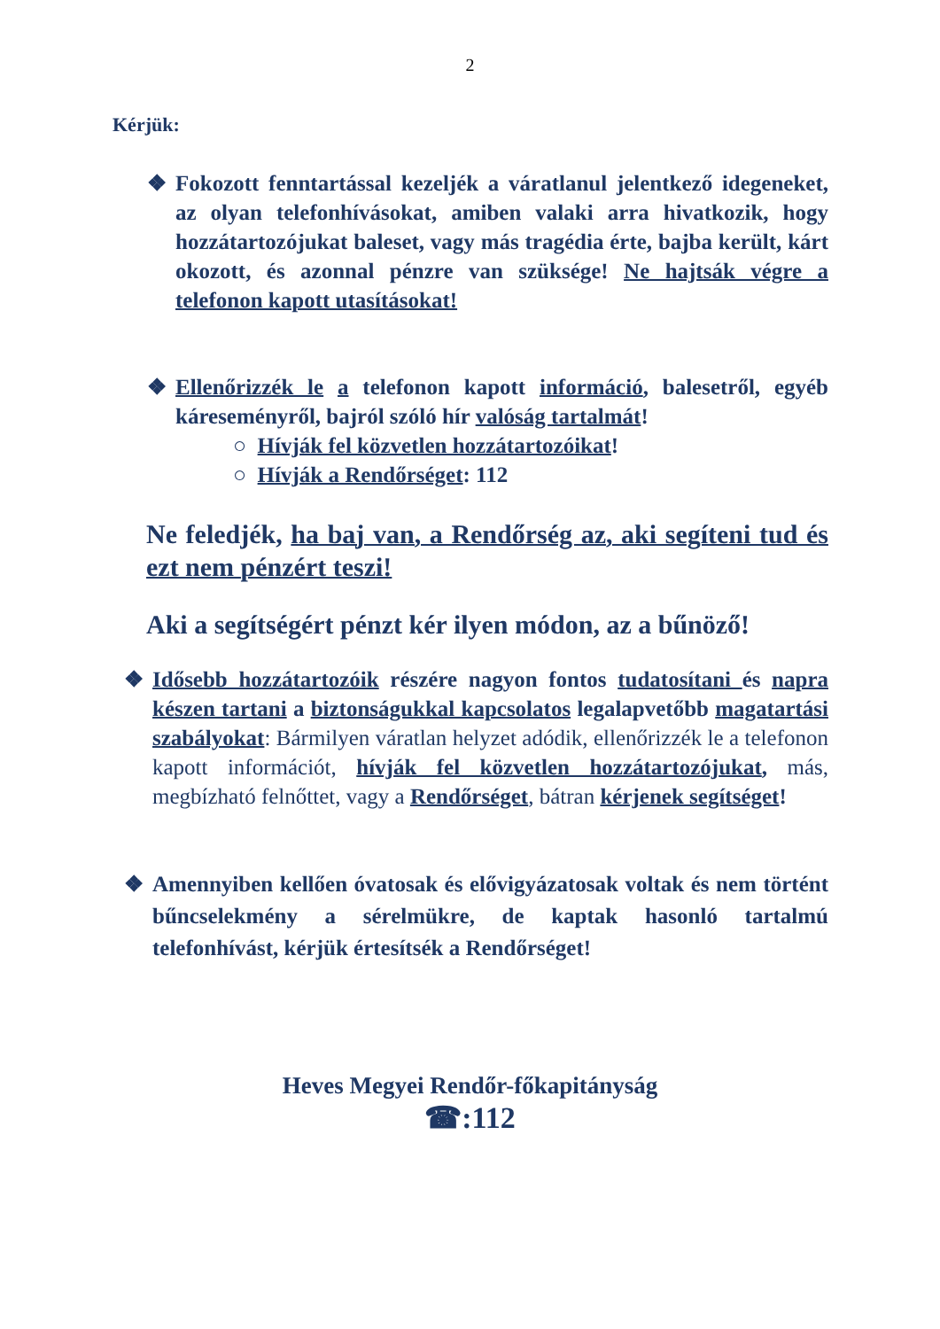2
Kérjük:
❖ Fokozott fenntartással kezeljék a váratlanul jelentkező idegeneket, az olyan telefonhívásokat, amiben valaki arra hivatkozik, hogy hozzátartozójukat baleset, vagy más tragédia érte, bajba került, kárt okozott, és azonnal pénzre van szüksége! Ne hajtsák végre a telefonon kapott utasításokat!
❖ Ellenőrizzék le a telefonon kapott információ, balesetről, egyéb káreseményről, bajról szóló hír valóság tartalmát!
○ Hívják fel közvetlen hozzátartozóikat!
○ Hívják a Rendőrséget: 112
Ne feledjék, ha baj van, a Rendőrség az, aki segíteni tud és ezt nem pénzért teszi!
Aki a segítségért pénzt kér ilyen módon, az a bűnöző!
❖ Idősebb hozzátartozóik részére nagyon fontos tudatosítani és napra készen tartani a biztonságukkal kapcsolatos legalapvetőbb magatartási szabályokat: Bármilyen váratlan helyzet adódik, ellenőrizzék le a telefonon kapott információt, hívják fel közvetlen hozzátartozójukat, más, megbízható felnőttet, vagy a Rendőrséget, bátran kérjenek segítséget!
❖ Amennyiben kellően óvatosak és elővigyázatosak voltak és nem történt bűncselekmény a sérelmükre, de kaptak hasonló tartalmú telefonhívást, kérjük értesítsék a Rendőrséget!
Heves Megyei Rendőr-főkapitányság
☎:112